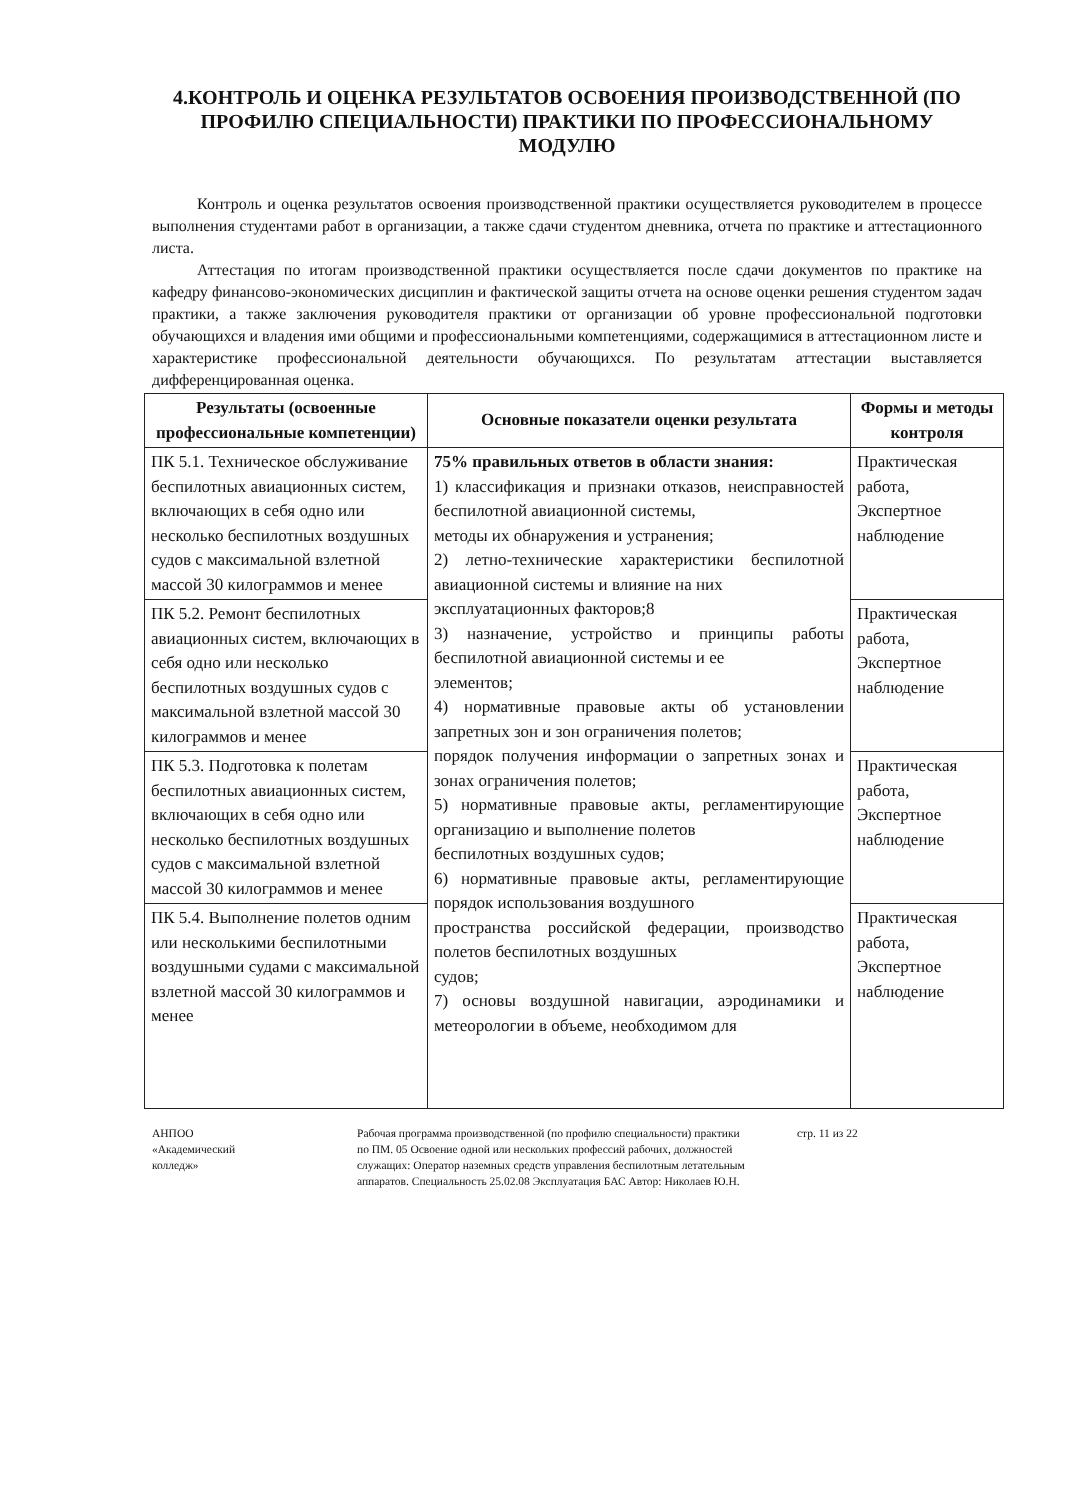4.КОНТРОЛЬ И ОЦЕНКА РЕЗУЛЬТАТОВ ОСВОЕНИЯ ПРОИЗВОДСТВЕННОЙ (ПО ПРОФИЛЮ СПЕЦИАЛЬНОСТИ) ПРАКТИКИ ПО ПРОФЕССИОНАЛЬНОМУ МОДУЛЮ
Контроль и оценка результатов освоения производственной практики осуществляется руководителем в процессе выполнения студентами работ в организации, а также сдачи студентом дневника, отчета по практике и аттестационного листа.
Аттестация по итогам производственной практики осуществляется после сдачи документов по практике на кафедру финансово-экономических дисциплин и фактической защиты отчета на основе оценки решения студентом задач практики, а также заключения руководителя практики от организации об уровне профессиональной подготовки обучающихся и владения ими общими и профессиональными компетенциями, содержащимися в аттестационном листе и характеристике профессиональной деятельности обучающихся. По результатам аттестации выставляется дифференцированная оценка.
| Результаты (освоенные профессиональные компетенции) | Основные показатели оценки результата | Формы и методы контроля |
| --- | --- | --- |
| ПК 5.1. Техническое обслуживание беспилотных авиационных систем, включающих в себя одно или несколько беспилотных воздушных судов с максимальной взлетной массой 30 килограммов и менее | 75% правильных ответов в области знания: 1) классификация и признаки отказов, неисправностей беспилотной авиационной системы, методы их обнаружения и устранения; 2) летно-технические характеристики беспилотной авиационной системы и влияние на них эксплуатационных факторов;8 3) назначение, устройство и принципы работы беспилотной авиационной системы и ее элементов; 4) нормативные правовые акты об установлении запретных зон и зон ограничения полетов; порядок получения информации о запретных зонах и зонах ограничения полетов; 5) нормативные правовые акты, регламентирующие организацию и выполнение полетов беспилотных воздушных судов; 6) нормативные правовые акты, регламентирующие порядок использования воздушного пространства российской федерации, производство полетов беспилотных воздушных судов; 7) основы воздушной навигации, аэродинамики и метеорологии в объеме, необходимом для | Практическая работа, Экспертное наблюдение |
| ПК 5.2. Ремонт беспилотных авиационных систем, включающих в себя одно или несколько беспилотных воздушных судов с максимальной взлетной массой 30 килограммов и менее | | Практическая работа, Экспертное наблюдение |
| ПК 5.3. Подготовка к полетам беспилотных авиационных систем, включающих в себя одно или несколько беспилотных воздушных судов с максимальной взлетной массой 30 килограммов и менее | | Практическая работа, Экспертное наблюдение |
| ПК 5.4. Выполнение полетов одним или несколькими беспилотными воздушными судами с максимальной взлетной массой 30 килограммов и менее | | Практическая работа, Экспертное наблюдение |
АНПОО
«Академический
колледж»
Рабочая программа производственной (по профилю специальности) практики по ПМ. 05 Освоение одной или нескольких профессий рабочих, должностей служащих: Оператор наземных средств управления беспилотным летательным аппаратов. Специальность 25.02.08 Эксплуатация БАС Автор: Николаев Ю.Н.
стр. 11 из 22